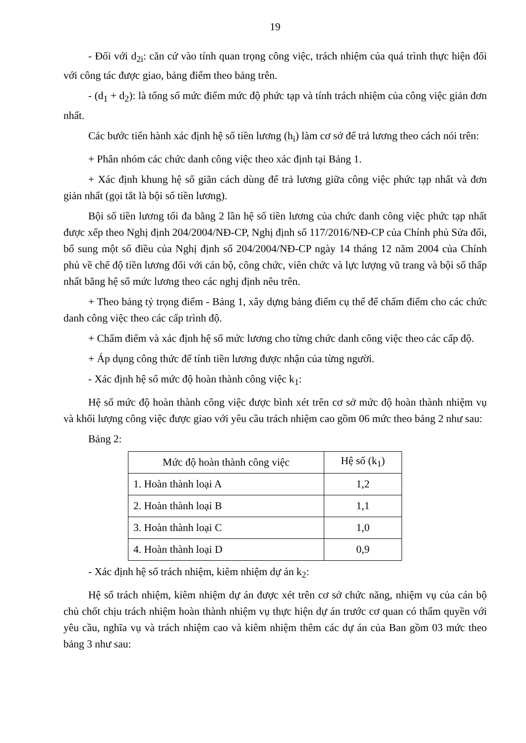19
- Đối với d<sub>2i</sub>: căn cứ vào tính quan trọng công việc, trách nhiệm của quá trình thực hiện đối với công tác được giao, bảng điểm theo bảng trên.
- (d<sub>1</sub> + d<sub>2</sub>): là tổng số mức điểm mức độ phức tạp và tính trách nhiệm của công việc giản đơn nhất.
Các bước tiến hành xác định hệ số tiền lương (h<sub>i</sub>) làm cơ sở để trả lương theo cách nói trên:
+ Phân nhóm các chức danh công việc theo xác định tại Bảng 1.
+ Xác định khung hệ số giãn cách dùng để trả lương giữa công việc phức tạp nhất và đơn giản nhất (gọi tắt là bội số tiền lương).
Bội số tiền lương tối đa bằng 2 lần hệ số tiền lương của chức danh công việc phức tạp nhất được xếp theo Nghị định 204/2004/NĐ-CP, Nghị định số 117/2016/NĐ-CP của Chính phủ Sửa đổi, bổ sung một số điều của Nghị định số 204/2004/NĐ-CP ngày 14 tháng 12 năm 2004 của Chính phủ về chế độ tiền lương đối với cán bộ, công chức, viên chức và lực lượng vũ trang và bội số thấp nhất bằng hệ số mức lương theo các nghj định nêu trên.
+ Theo bảng tỷ trọng điểm - Bảng 1, xây dựng bảng điểm cụ thể để chấm điểm cho các chức danh công việc theo các cấp trình độ.
+ Chấm điểm và xác định hệ số mức lương cho từng chức danh công việc theo các cấp độ.
+ Áp dụng công thức để tính tiền lương được nhận của từng người.
- Xác định hệ số mức độ hoàn thành công việc k<sub>1</sub>:
Hệ số mức độ hoàn thành công việc được bình xét trên cơ sở mức độ hoàn thành nhiệm vụ và khối lượng công việc được giao với yêu cầu trách nhiệm cao gồm 06 mức theo bảng 2 như sau:
Bảng 2:
| Mức độ hoàn thành công việc | Hệ số (k<sub>1</sub>) |
| 1. Hoàn thành loại A | 1,2 |
| 2. Hoàn thành loại B | 1,1 |
| 3. Hoàn thành loại C | 1,0 |
| 4. Hoàn thành loại D | 0,9 |
- Xác định hệ số trách nhiệm, kiêm nhiệm dự án k<sub>2</sub>:
Hệ số trách nhiệm, kiêm nhiệm dự án được xét trên cơ sở chức năng, nhiệm vụ của cán bộ chủ chốt chịu trách nhiệm hoàn thành nhiệm vụ thực hiện dự án trước cơ quan có thẩm quyền với yêu cầu, nghĩa vụ và trách nhiệm cao và kiêm nhiệm thêm các dự án của Ban gồm 03 mức theo bảng 3 như sau: